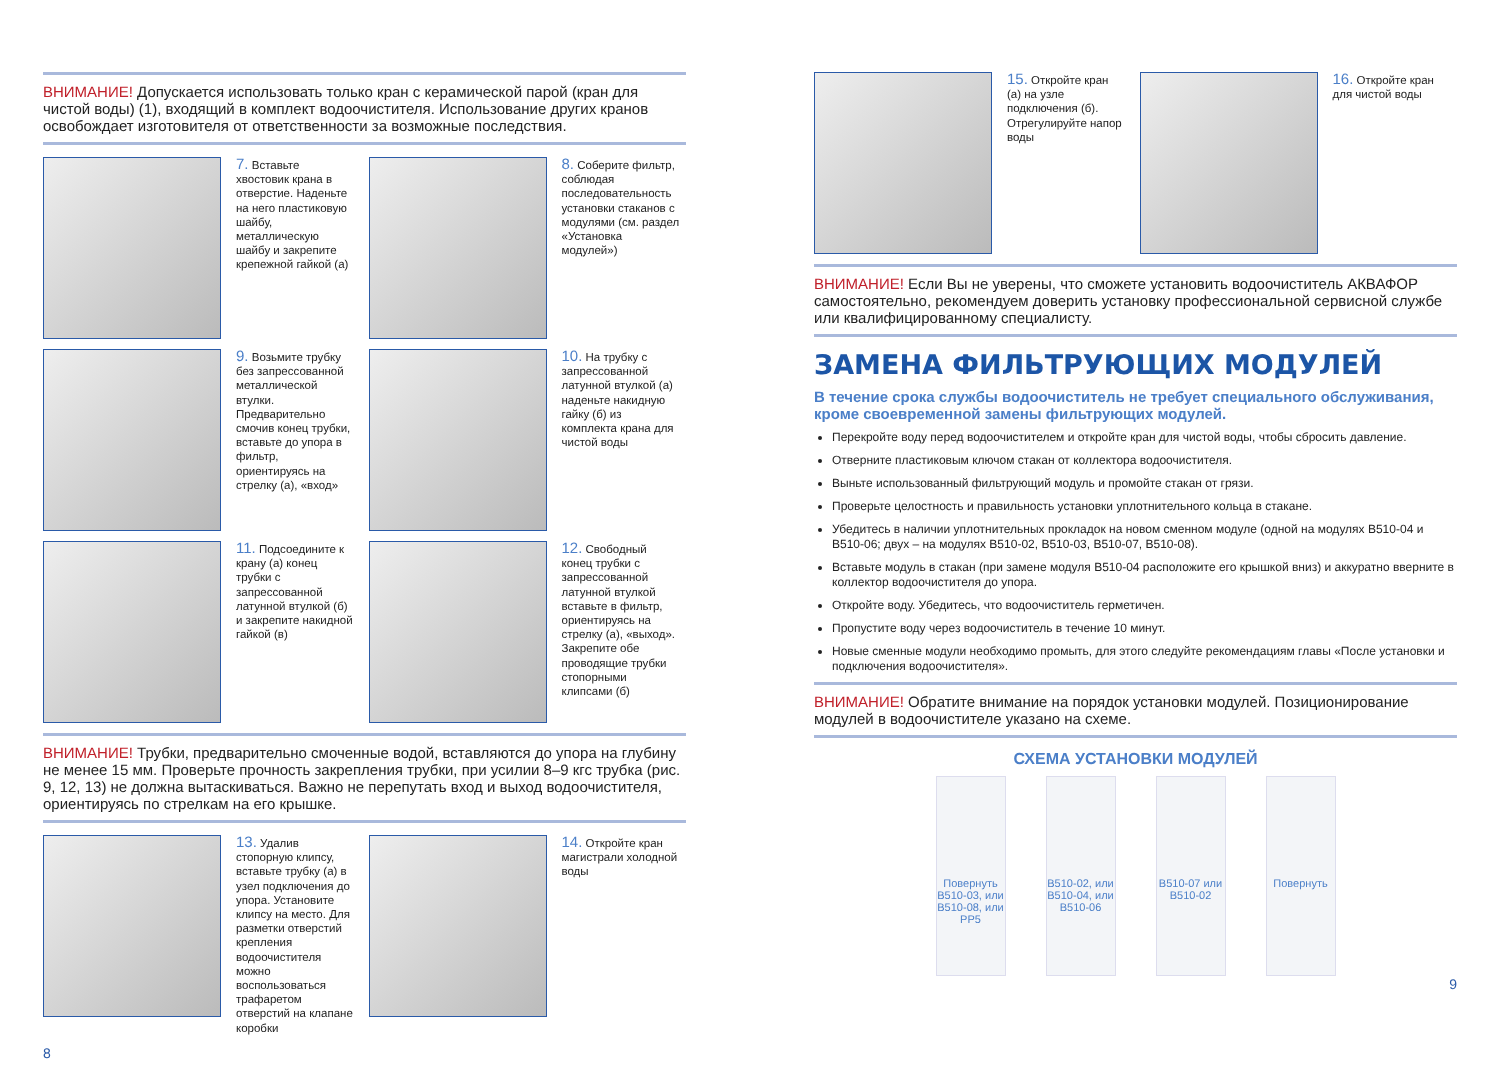ВНИМАНИЕ! Допускается использовать только кран с керамической парой (кран для чистой воды) (1), входящий в комплект водоочистителя. Использование других кранов освобождает изготовителя от ответственности за возможные последствия.
7. Вставьте хвостовик крана в отверстие. Наденьте на него пластиковую шайбу, металлическую шайбу и закрепите крепежной гайкой (а)
8. Соберите фильтр, соблюдая последовательность установки стаканов с модулями (см. раздел «Установка модулей»)
9. Возьмите трубку без запрессованной металлической втулки. Предварительно смочив конец трубки, вставьте до упора в фильтр, ориентируясь на стрелку (а), «вход»
10. На трубку с запрессованной латунной втулкой (а) наденьте накидную гайку (б) из комплекта крана для чистой воды
11. Подсоедините к крану (а) конец трубки с запрессованной латунной втулкой (б) и закрепите накидной гайкой (в)
12. Свободный конец трубки с запрессованной латунной втулкой вставьте в фильтр, ориентируясь на стрелку (а), «выход». Закрепите обе проводящие трубки стопорными клипсами (б)
ВНИМАНИЕ! Трубки, предварительно смоченные водой, вставляются до упора на глубину не менее 15 мм. Проверьте прочность закрепления трубки, при усилии 8–9 кгс трубка (рис. 9, 12, 13) не должна вытаскиваться. Важно не перепутать вход и выход водоочистителя, ориентируясь по стрелкам на его крышке.
13. Удалив стопорную клипсу, вставьте трубку (а) в узел подключения до упора. Установите клипсу на место. Для разметки отверстий крепления водоочистителя можно воспользоваться трафаретом отверстий на клапане коробки
14. Откройте кран магистрали холодной воды
8
15. Откройте кран (а) на узле подключения (б). Отрегулируйте напор воды
16. Откройте кран для чистой воды
ВНИМАНИЕ! Если Вы не уверены, что сможете установить водоочиститель АКВАФОР самостоятельно, рекомендуем доверить установку профессиональной сервисной службе или квалифицированному специалисту.
ЗАМЕНА ФИЛЬТРУЮЩИХ МОДУЛЕЙ
В течение срока службы водоочиститель не требует специального обслуживания, кроме своевременной замены фильтрующих модулей.
Перекройте воду перед водоочистителем и откройте кран для чистой воды, чтобы сбросить давление.
Отверните пластиковым ключом стакан от коллектора водоочистителя.
Выньте использованный фильтрующий модуль и промойте стакан от грязи.
Проверьте целостность и правильность установки уплотнительного кольца в стакане.
Убедитесь в наличии уплотнительных прокладок на новом сменном модуле (одной на модулях B510-04 и B510-06; двух – на модулях B510-02, B510-03, B510-07, B510-08).
Вставьте модуль в стакан (при замене модуля B510-04 расположите его крышкой вниз) и аккуратно вверните в коллектор водоочистителя до упора.
Откройте воду. Убедитесь, что водоочиститель герметичен.
Пропустите воду через водоочиститель в течение 10 минут.
Новые сменные модули необходимо промыть, для этого следуйте рекомендациям главы «После установки и подключения водоочистителя».
ВНИМАНИЕ! Обратите внимание на порядок установки модулей. Позиционирование модулей в водоочистителе указано на схеме.
СХЕМА УСТАНОВКИ МОДУЛЕЙ
Повернуть
B510-03, или B510-08, или PP5
B510-02, или B510-04, или B510-06
B510-07 или B510-02
Повернуть
9